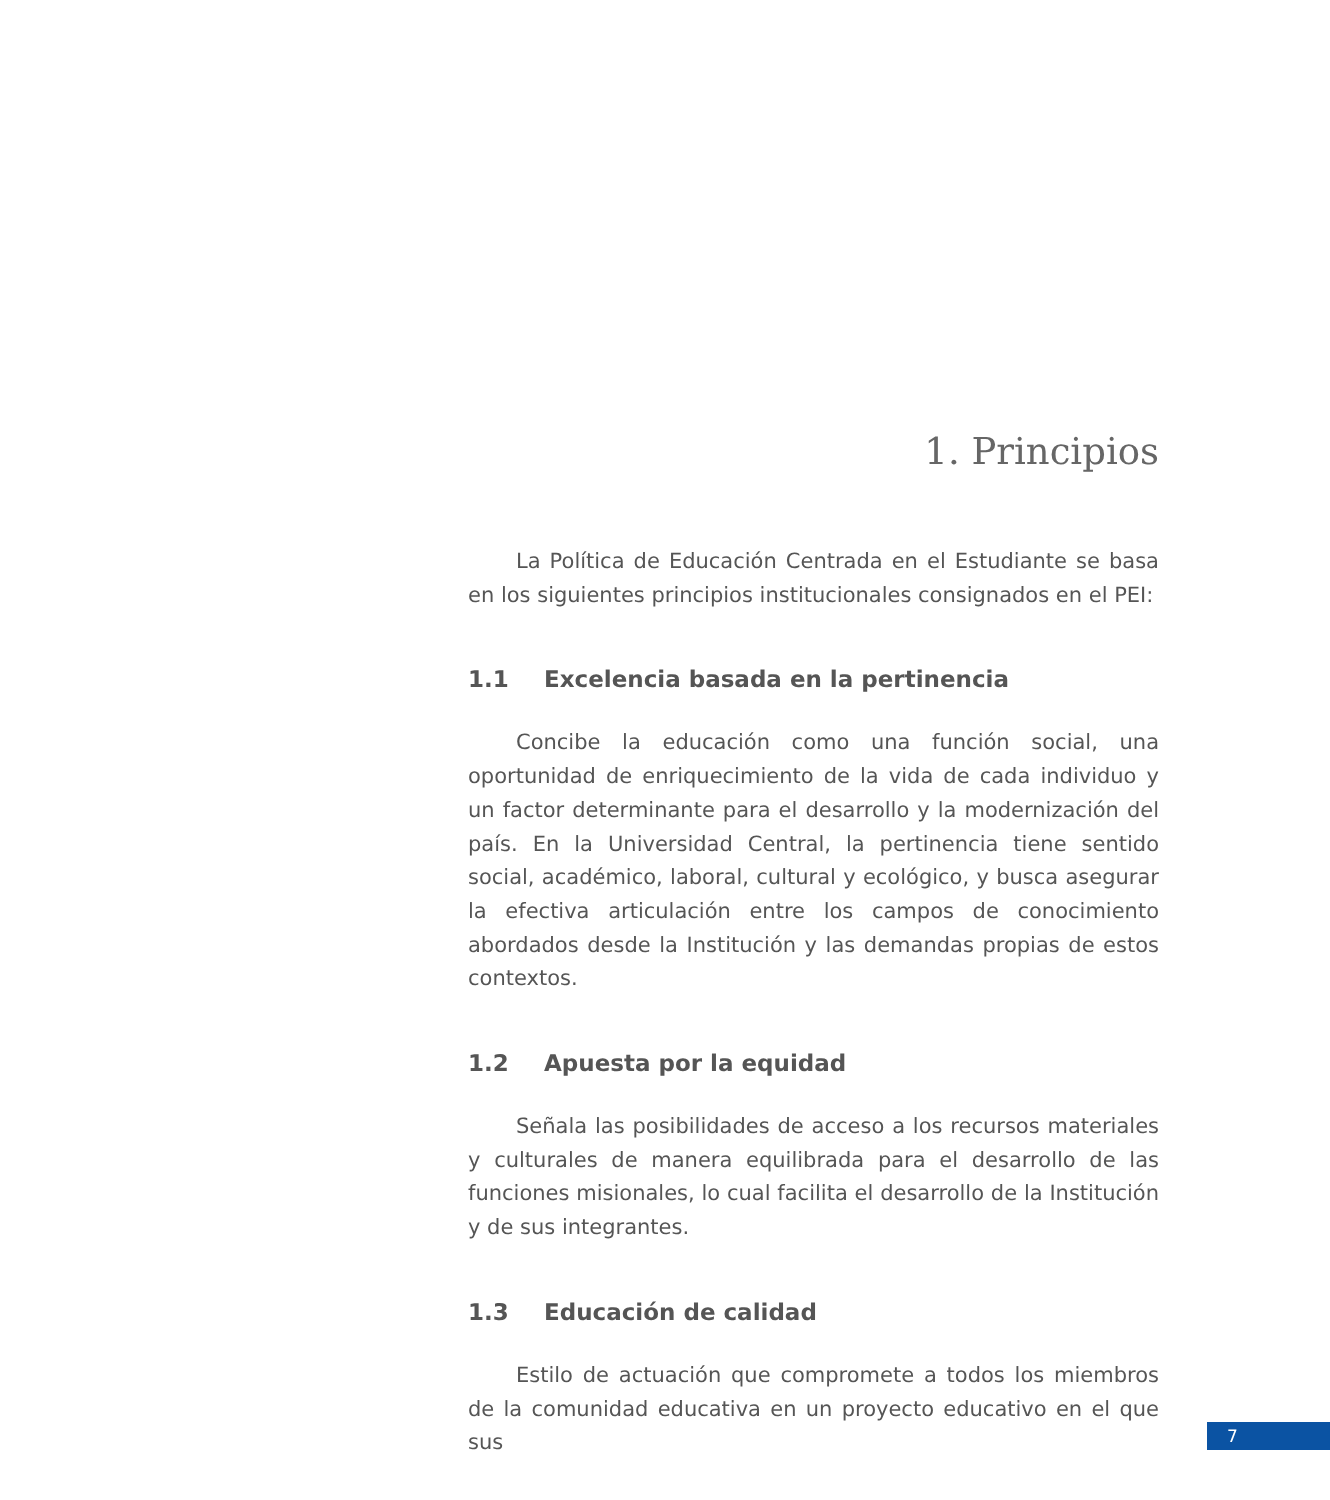1. Principios
La Política de Educación Centrada en el Estudiante se basa en los siguientes principios institucionales consignados en el PEI:
1.1 Excelencia basada en la pertinencia
Concibe la educación como una función social, una oportunidad de enriquecimiento de la vida de cada individuo y un factor determinante para el desarrollo y la modernización del país. En la Universidad Central, la pertinencia tiene sentido social, académico, laboral, cultural y ecológico, y busca asegurar la efectiva articulación entre los campos de conocimiento abordados desde la Institución y las demandas propias de estos contextos.
1.2 Apuesta por la equidad
Señala las posibilidades de acceso a los recursos materiales y culturales de manera equilibrada para el desarrollo de las funciones misionales, lo cual facilita el desarrollo de la Institución y de sus integrantes.
1.3 Educación de calidad
Estilo de actuación que compromete a todos los miembros de la comunidad educativa en un proyecto educativo en el que sus
7